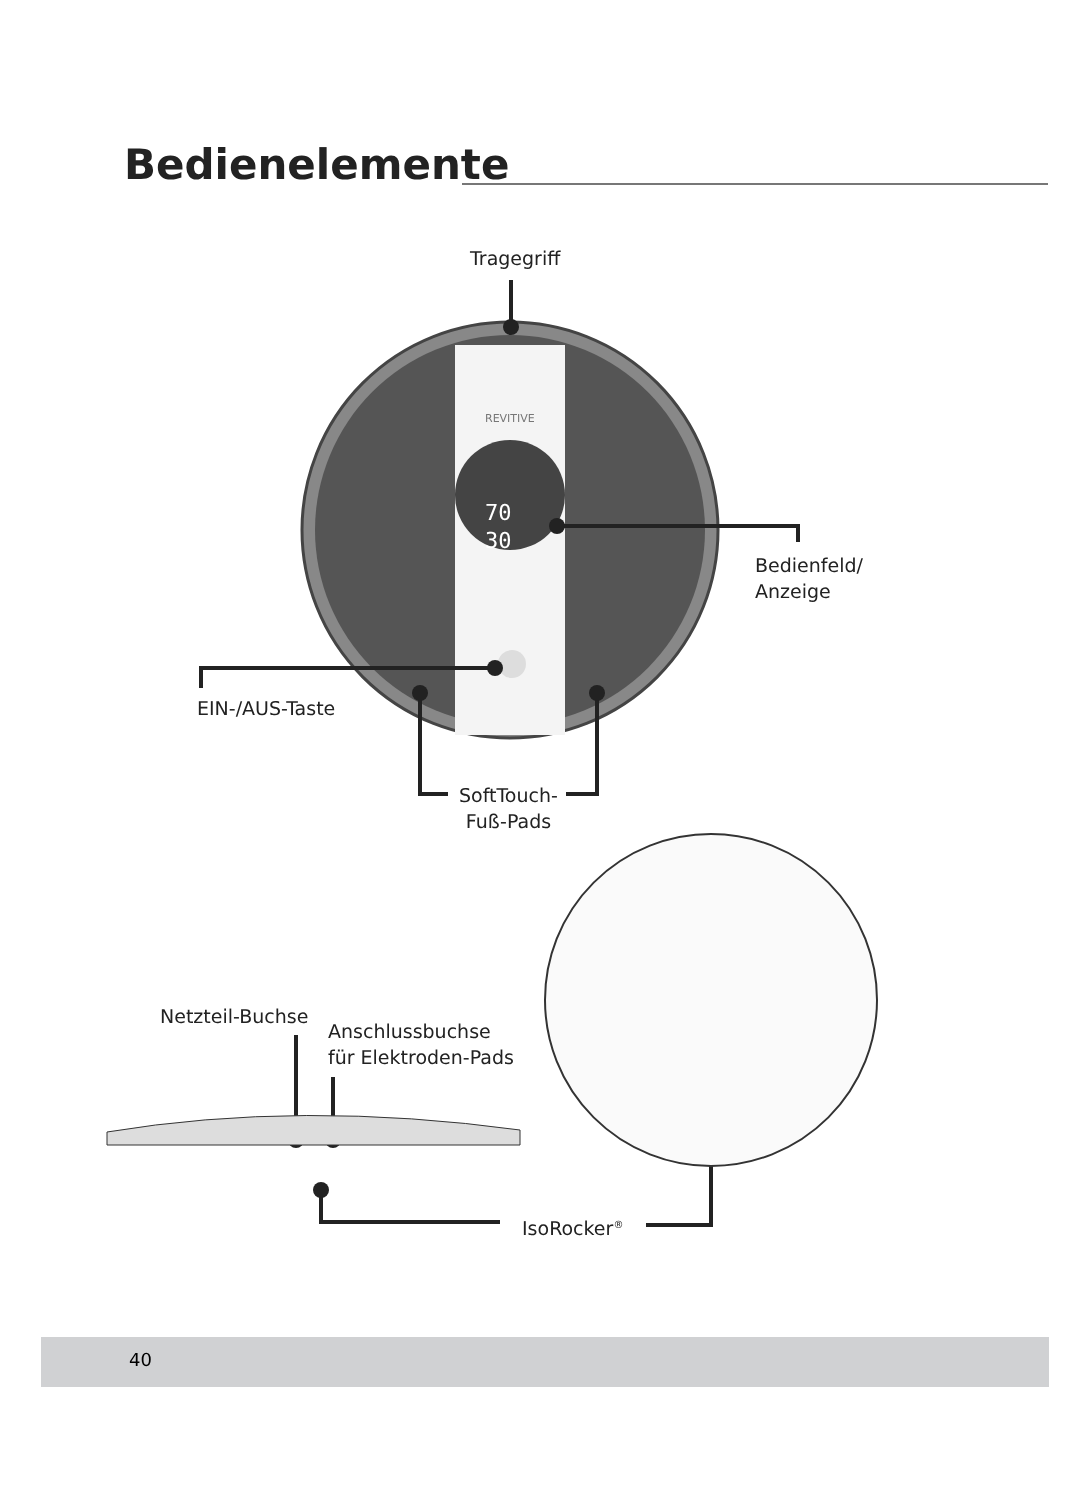Bedienelemente
70
30
REVITIVE
Tragegriff
Bedienfeld/
Anzeige
EIN-/AUS-Taste
SoftTouch-
Fuß-Pads
Netzteil-Buchse
Anschlussbuchse
für Elektroden-Pads
IsoRocker<sup>®</sup>
40